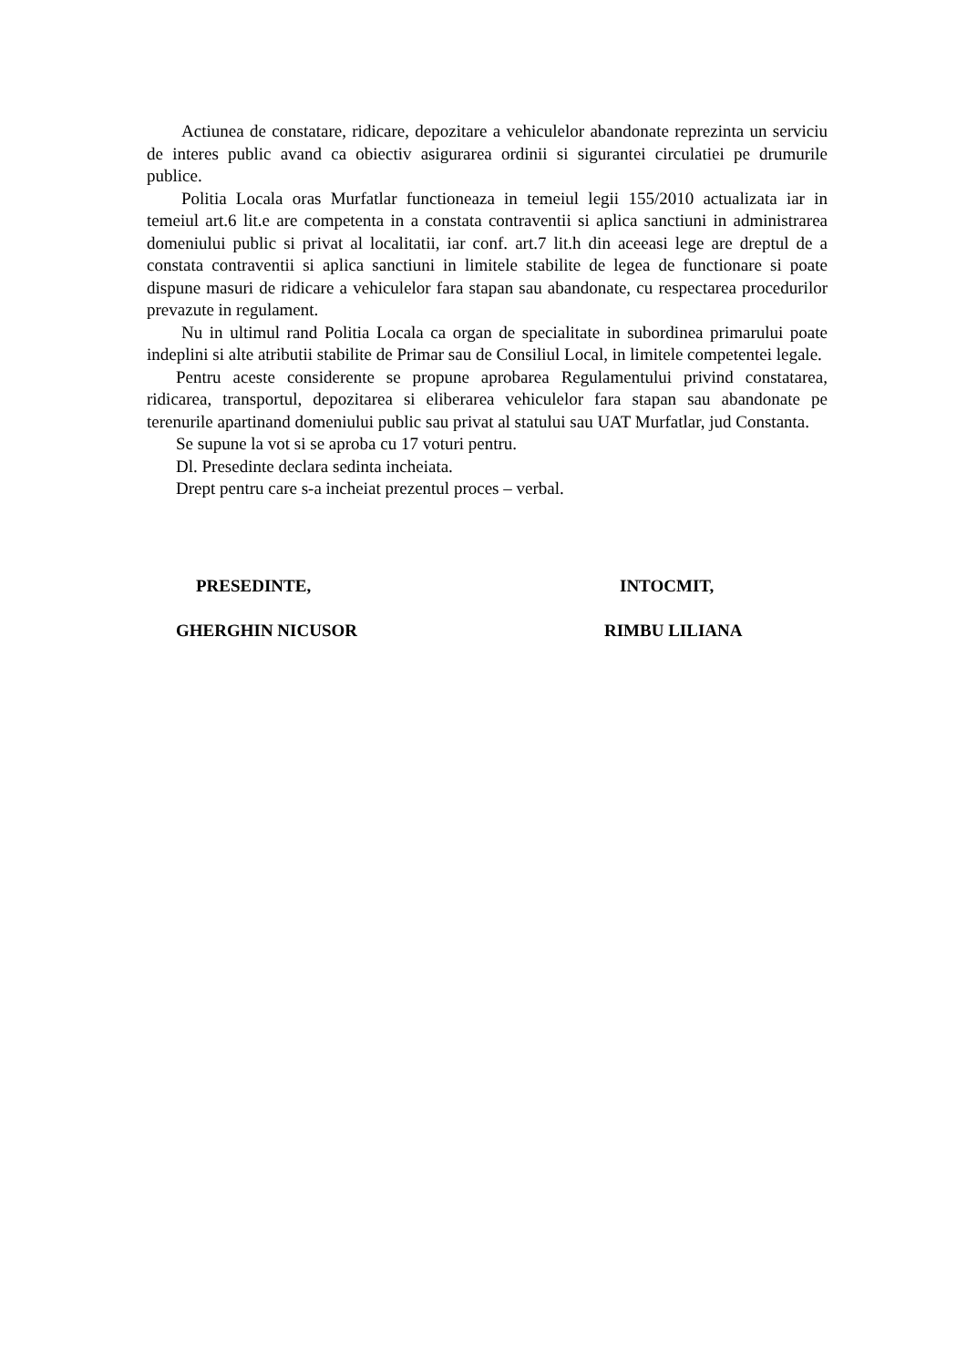Actiunea de constatare, ridicare, depozitare a vehiculelor abandonate reprezinta un serviciu de interes public avand ca obiectiv asigurarea ordinii si sigurantei circulatiei pe drumurile publice.
Politia Locala oras Murfatlar functioneaza in temeiul legii 155/2010 actualizata iar in temeiul art.6 lit.e are competenta in a constata contraventii si aplica sanctiuni in administrarea domeniului public si privat al localitatii, iar conf. art.7 lit.h din aceeasi lege are dreptul de a constata contraventii si aplica sanctiuni in limitele stabilite de legea de functionare si poate dispune masuri de ridicare a vehiculelor fara stapan sau abandonate, cu respectarea procedurilor prevazute in regulament.
Nu in ultimul rand Politia Locala ca organ de specialitate in subordinea primarului poate indeplini si alte atributii stabilite de Primar sau de Consiliul Local, in limitele competentei legale.
Pentru aceste considerente se propune aprobarea Regulamentului privind constatarea, ridicarea, transportul, depozitarea si eliberarea vehiculelor fara stapan sau abandonate pe terenurile apartinand domeniului public sau privat al statului sau UAT Murfatlar, jud Constanta.
Se supune la vot si se aproba cu 17 voturi pentru.
Dl. Presedinte declara sedinta incheiata.
Drept pentru care s-a incheiat prezentul proces – verbal.
PRESEDINTE,
GHERGHIN NICUSOR
INTOCMIT,
RIMBU LILIANA